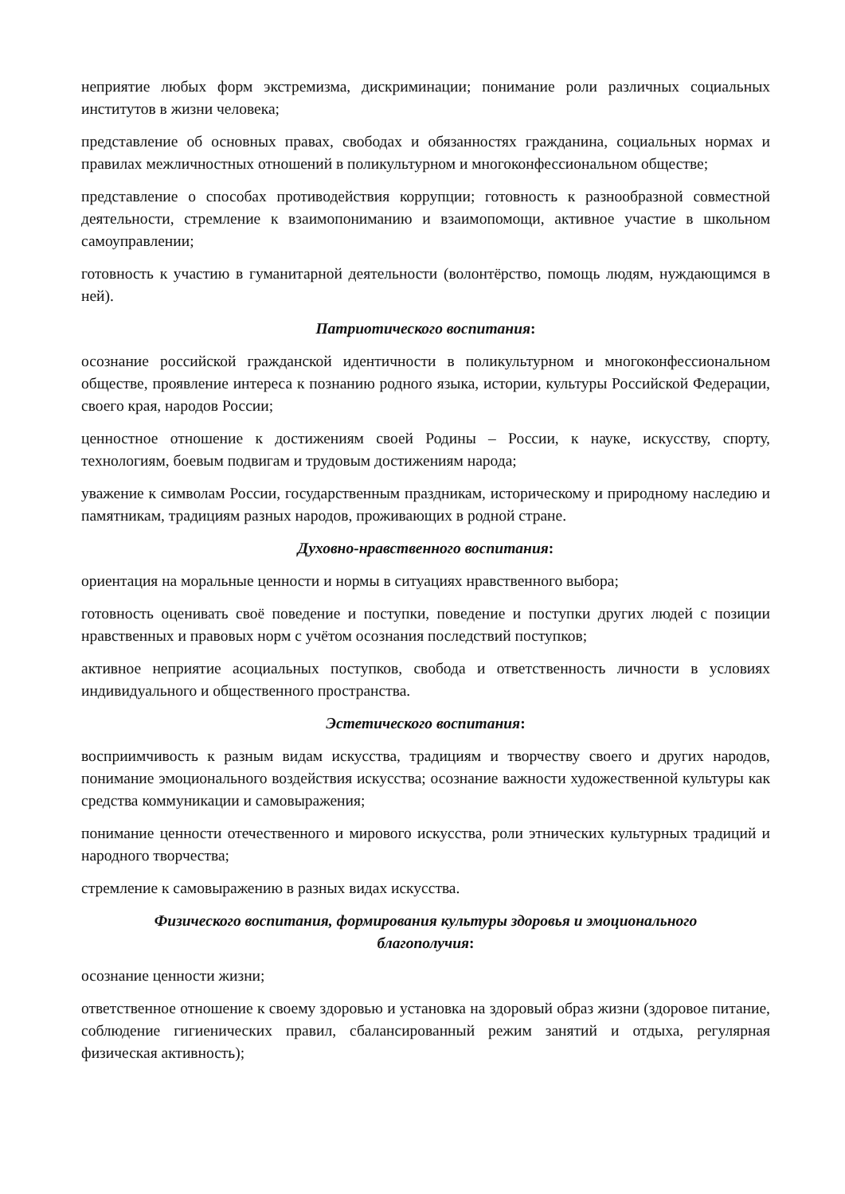неприятие любых форм экстремизма, дискриминации; понимание роли различных социальных институтов в жизни человека;
представление об основных правах, свободах и обязанностях гражданина, социальных нормах и правилах межличностных отношений в поликультурном и многоконфессиональном обществе;
представление о способах противодействия коррупции; готовность к разнообразной совместной деятельности, стремление к взаимопониманию и взаимопомощи, активное участие в школьном самоуправлении;
готовность к участию в гуманитарной деятельности (волонтёрство, помощь людям, нуждающимся в ней).
Патриотического воспитания:
осознание российской гражданской идентичности в поликультурном и многоконфессиональном обществе, проявление интереса к познанию родного языка, истории, культуры Российской Федерации, своего края, народов России;
ценностное отношение к достижениям своей Родины – России, к науке, искусству, спорту, технологиям, боевым подвигам и трудовым достижениям народа;
уважение к символам России, государственным праздникам, историческому и природному наследию и памятникам, традициям разных народов, проживающих в родной стране.
Духовно-нравственного воспитания:
ориентация на моральные ценности и нормы в ситуациях нравственного выбора;
готовность оценивать своё поведение и поступки, поведение и поступки других людей с позиции нравственных и правовых норм с учётом осознания последствий поступков;
активное неприятие асоциальных поступков, свобода и ответственность личности в условиях индивидуального и общественного пространства.
Эстетического воспитания:
восприимчивость к разным видам искусства, традициям и творчеству своего и других народов, понимание эмоционального воздействия искусства; осознание важности художественной культуры как средства коммуникации и самовыражения;
понимание ценности отечественного и мирового искусства, роли этнических культурных традиций и народного творчества;
стремление к самовыражению в разных видах искусства.
Физического воспитания, формирования культуры здоровья и эмоционального
благополучия:
осознание ценности жизни;
ответственное отношение к своему здоровью и установка на здоровый образ жизни (здоровое питание, соблюдение гигиенических правил, сбалансированный режим занятий и отдыха, регулярная физическая активность);